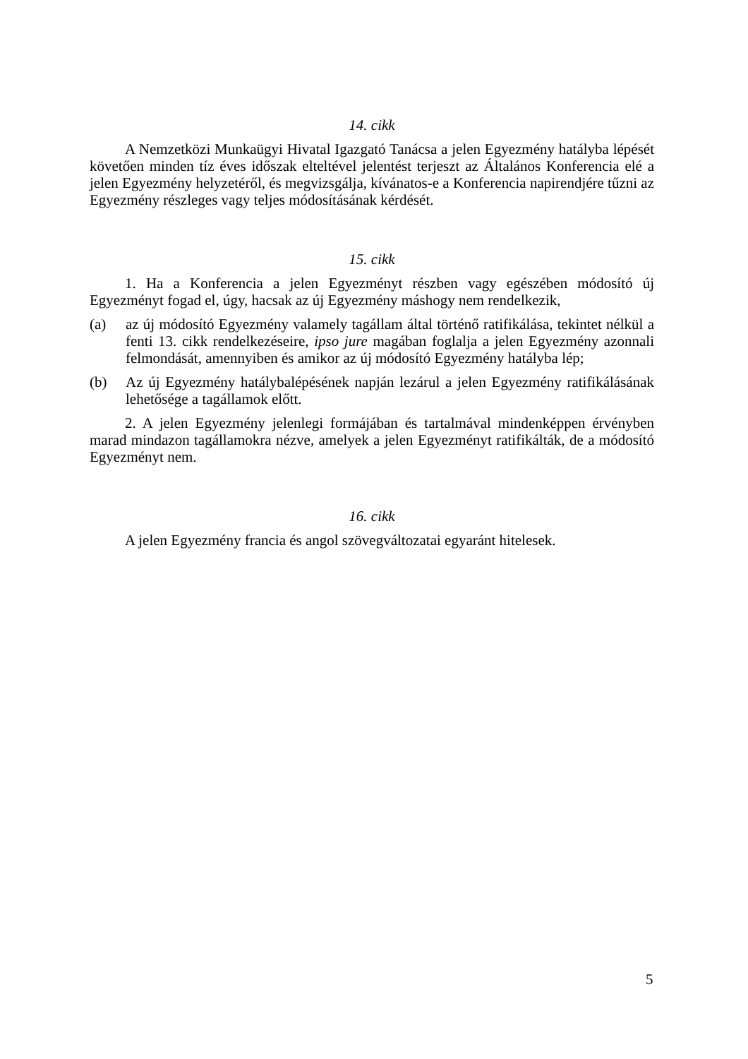14. cikk
A Nemzetközi Munkaügyi Hivatal Igazgató Tanácsa a jelen Egyezmény hatályba lépését követően minden tíz éves időszak elteltével jelentést terjeszt az Általános Konferencia elé a jelen Egyezmény helyzetéről, és megvizsgálja, kívánatos-e a Konferencia napirendjére tűzni az Egyezmény részleges vagy teljes módosításának kérdését.
15. cikk
1. Ha a Konferencia a jelen Egyezményt részben vagy egészében módosító új Egyezményt fogad el, úgy, hacsak az új Egyezmény máshogy nem rendelkezik,
(a) az új módosító Egyezmény valamely tagállam által történő ratifikálása, tekintet nélkül a fenti 13. cikk rendelkezéseire, ipso jure magában foglalja a jelen Egyezmény azonnali felmondását, amennyiben és amikor az új módosító Egyezmény hatályba lép;
(b) Az új Egyezmény hatálybalépésének napján lezárul a jelen Egyezmény ratifikálásának lehetősége a tagállamok előtt.
2. A jelen Egyezmény jelenlegi formájában és tartalmával mindenképpen érvényben marad mindazon tagállamokra nézve, amelyek a jelen Egyezményt ratifikálták, de a módosító Egyezményt nem.
16. cikk
A jelen Egyezmény francia és angol szövegváltozatai egyaránt hitelesek.
5